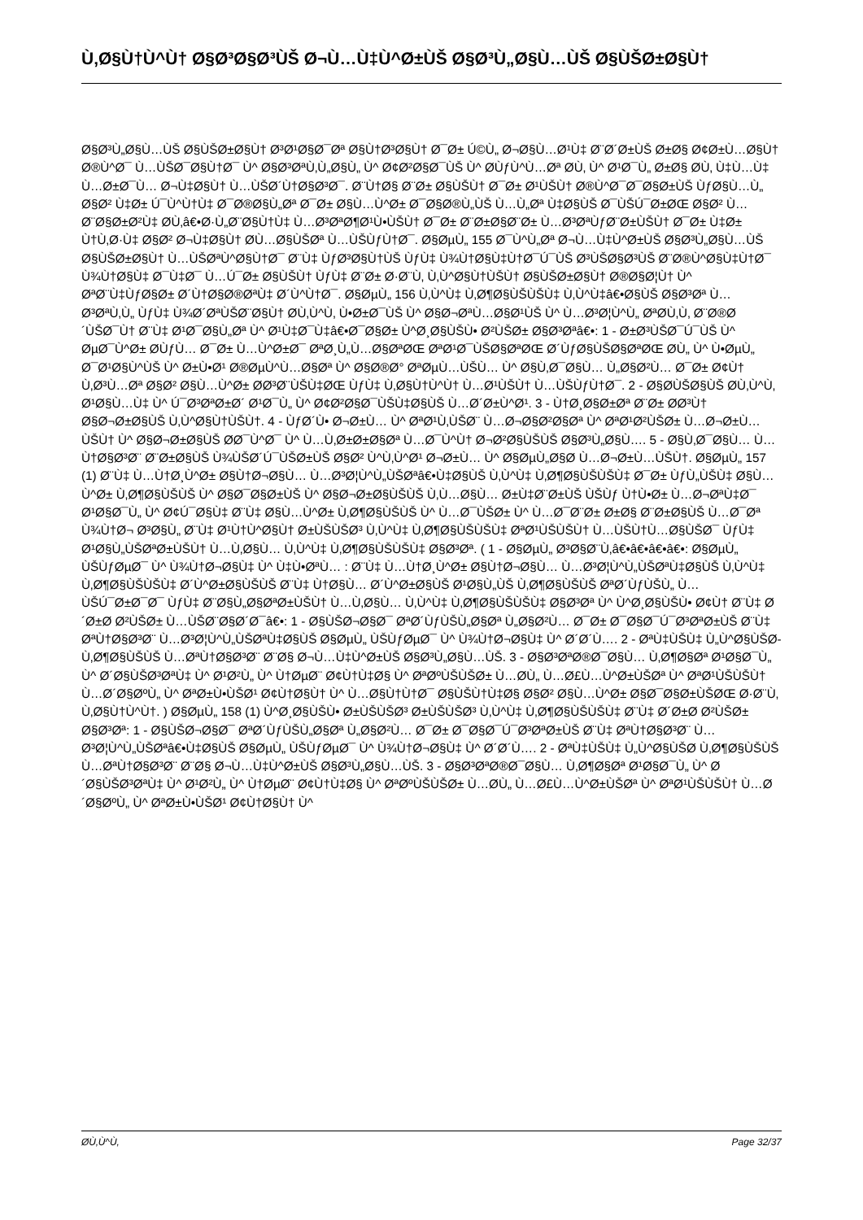Ù‚Ø§Ù†Ù^Ù† Ø§Ø³Ø§Ø³ÙŠ Ø¬Ù…Ù‡Ù^Ø±ÙŠ Ø§Ø³Ù„Ø§Ù…ÙŠ Ø§ÙŠØ±Ø§Ù†
Ø§Ø³Ù„Ø§Ù…ÙŠ Ø§ÙŠØ±Ø§Ù† Ø³Ø¹Ø§Ø¯Øª Ø§Ù†Ø³Ø§Ù† Ø¯Ø± Ú©Ù„ Ø¬Ø§Ù…Ø¹Ù‡ Ø¨Ø´Ø±ÙŠ Ø±Ø§ Ø¢Ø±Ù…Ø§Ù† Ø®Ù^Ø¯ Ù…ÙŠØ¯Ø§Ù†Ø¯ Ù^ Ø§Ø³ØªÙ‚Ù„Ø§Ù„ Ù^ Ø¢Ø²Ø§Ø¯ÙŠ Ù^ Ø­ÙƒÙ^Ù…Øª Ø­Ù‚ Ù^ Ø¹Ø¯Ù„ Ø±Ø§ Ø­Ù‚ Ù‡Ù…Ù‡ Ù…Ø±Ø¯Ù… Ø¬Ù‡Ø§Ù† Ù…ÙŠØ´Ù†Ø§Ø³Ø¯. Ø¨Ù†Ø§ Ø¨Ø± Ø§ÙŠÙ† Ø¯Ø± Ø¹ÙŠÙ† Ø®Ù^Ø¯Ø¯Ø§Ø±ÙŠ ÙƒØ§Ù…Ù„ Ø§Ø² Ù‡Ø± Ú¯Ù^Ù†Ù‡ Ø¯Ø®Ø§Ù„Øª Ø¯Ø± Ø§Ù…Ù^Ø± Ø¯Ø§Ø®Ù„ÙŠ Ù…Ù„Øª Ù‡Ø§ÙŠ Ø¯ÙŠÚ¯Ø±ØŒ Ø§Ø² Ù…Ø¨Ø§Ø±Ø²Ù‡ Ø­Ù‚â€•Ø·Ù„Ø¨Ø§Ù†Ù‡ Ù…Ø³ØªØ¶Ø¹Ù•ÙŠÙ† Ø¯Ø± Ø¨Ø±Ø§Ø¨Ø± Ù…Ø³ØªÙƒØ¨Ø±ÙŠÙ† Ø¯Ø± Ù‡Ø± Ù†Ù‚Ø·Ù‡ Ø§Ø² Ø¬Ù‡Ø§Ù† Ø­Ù…Ø§ÙŠØª Ù…ÙŠÙƒÙ†Ø¯. Ø§ØµÙ„ 155 Ø¯Ù^Ù„Øª Ø¬Ù…Ù‡Ù^Ø±ÙŠ Ø§Ø³Ù„Ø§Ù…ÙŠ Ø§ÙŠØ±Ø§Ù† Ù…ÙŠØªÙ^Ø§Ù†Ø¯ Ø¨Ù‡ ÙƒØ³Ø§Ù†ÙŠ ÙƒÙ‡ Ù¾Ù†Ø§Ù‡Ù†Ø¯Ú¯ÙŠ Ø³ÙŠØ§Ø³ÙŠ Ø¨Ø®Ù^Ø§Ù‡Ù†Ø¯ Ù¾Ù†Ø§Ù‡ Ø¯Ù‡Ø¯ Ù…Ú¯Ø± Ø§ÙŠÙ† ÙƒÙ‡ Ø¨Ø± Ø·Ø¨Ù‚ Ù‚Ù^Ø§Ù†ÙŠÙ† Ø§ÙŠØ±Ø§Ù† Ø®Ø§Ø¦Ù† Ù^ ØªØ¨Ù‡ÙƒØ§Ø± Ø´Ù†Ø§Ø®ØªÙ‡ Ø´Ù^Ù†Ø¯. Ø§ØµÙ„ 156 Ù‚Ù^Ù‡ Ù‚Ø¶Ø§ÙŠÙŠÙ‡ Ù‚Ù^Ù‡â€•Ø§ÙŠ Ø§Ø³Øª Ù…Ø³ØªÙ‚Ù„ ÙƒÙ‡ Ù¾Ø´ØªÙŠØ¨Ø§Ù† Ø­Ù‚Ù^Ù‚ Ù•Ø±Ø¯ÙŠ Ù^ Ø§Ø¬ØªÙ…Ø§Ø¹ÙŠ Ù^ Ù…Ø³Ø¦Ù^Ù„ ØªØ­Ù‚Ù‚ Ø¨Ø®Ø´ÙŠØ¯Ù† Ø¨Ù‡ Ø¹Ø¯Ø§Ù„Øª Ù^ Ø¹Ù‡Ø¯Ù‡â€•Ø¯Ø§Ø± Ù^Ø¸Ø§ÙŠÙ• Ø²ÙŠØ± Ø§Ø³Øªâ€•: 1 - Ø±Ø³ÙŠØ¯Ú¯ÙŠ Ù^ ØµØ¯Ù^Ø± Ø­ÙƒÙ… Ø¯Ø± Ù…Ù^Ø±Ø¯ ØªØ¸Ù„Ù…Ø§ØªØŒ ØªØ¹Ø¯ÙŠØ§ØªØŒ Ø´ÙƒØ§ÙŠØ§ØªØŒ Ø­Ù„ Ù^ Ù•ØµÙ„ Ø¯Ø¹Ø§Ù^ÙŠ Ù^ Ø±Ù•Ø¹ Ø®ØµÙ^Ù…Ø§Øª Ù^ Ø§Ø®Ø° ØªØµÙ…ÙŠÙ… Ù^ Ø§Ù‚Ø¯Ø§Ù… Ù„Ø§Ø²Ù… Ø¯Ø± Ø¢Ù† Ù‚Ø³Ù…Øª Ø§Ø² Ø§Ù…Ù^Ø± Ø­Ø³Ø¨ÙŠÙ‡ØŒ ÙƒÙ‡ Ù‚Ø§Ù†Ù^Ù† Ù…Ø¹ÙŠÙ† Ù…ÙŠÙƒÙ†Ø¯. 2 - Ø§Ø­ÙŠØ§ÙŠ Ø­Ù‚Ù^Ù‚ Ø¹Ø§Ù…Ù‡ Ù^ Ú¯Ø³ØªØ±Ø´ Ø¹Ø¯Ù„ Ù^ Ø¢Ø²Ø§Ø¯ÙŠÙ‡Ø§ÙŠ Ù…Ø´Ø±Ù^Ø¹. 3 - Ù†Ø¸Ø§Ø±Øª Ø¨Ø± Ø­Ø³Ù† Ø§Ø¬Ø±Ø§ÙŠ Ù‚Ù^Ø§Ù†ÙŠÙ†. 4 - ÙƒØ´Ù• Ø¬Ø±Ù… Ù^ ØªØ¹Ù‚ÙŠØ¨ Ù…Ø¬Ø§Ø²Ø§Øª Ù^ ØªØ¹Ø²ÙŠØ± Ù…Ø¬Ø±Ù…ÙŠÙ† Ù^ Ø§Ø¬Ø±Ø§ÙŠ Ø­Ø¯Ù^Ø¯ Ù^ Ù…Ù‚Ø±Ø±Ø§Øª Ù…Ø¯Ù^Ù† Ø¬Ø²Ø§ÙŠÙŠ Ø§Ø³Ù„Ø§Ù…. 5 - Ø§Ù‚Ø¯Ø§Ù… Ù…Ù†Ø§Ø³Ø¨ Ø¨Ø±Ø§ÙŠ Ù¾ÙŠØ´Ú¯ÙŠØ±ÙŠ Ø§Ø² Ù^Ù‚Ù^Ø¹ Ø¬Ø±Ù… Ù^ Ø§ØµÙ„Ø§Ø­ Ù…Ø¬Ø±Ù…ÙŠÙ†. Ø§ØµÙ„ 157 (1) Ø¨Ù‡ Ù…Ù†Ø¸Ù^Ø± Ø§Ù†Ø¬Ø§Ù… Ù…Ø³Ø¦Ù^Ù„ÙŠØªâ€•Ù‡Ø§ÙŠ Ù‚Ù^Ù‡ Ù‚Ø¶Ø§ÙŠÙŠÙ‡ Ø¯Ø± ÙƒÙ„ÙŠÙ‡ Ø§Ù…Ù^Ø± Ù‚Ø¶Ø§ÙŠÙŠ Ù^ Ø§Ø¯Ø§Ø±ÙŠ Ù^ Ø§Ø¬Ø±Ø§ÙŠÙŠ Ù‚Ù…Ø§Ù… Ø±Ù‡Ø¨Ø±ÙŠ ÙŠÙƒ Ù†Ù•Ø± Ù…Ø¬ØªÙ‡Ø¯ Ø¹Ø§Ø¯Ù„ Ù^ Ø¢Ú¯Ø§Ù‡ Ø¨Ù‡ Ø§Ù…Ù^Ø± Ù‚Ø¶Ø§ÙŠÙŠ Ù^ Ù…Ø¯ÙŠØ± Ù^ Ù…Ø¯Ø¨Ø± Ø±Ø§ Ø¨Ø±Ø§ÙŠ Ù…Ø¯Øª Ù¾Ù†Ø¬ Ø³Ø§Ù„ Ø¨Ù‡ Ø¹Ù†Ù^Ø§Ù† Ø±ÙŠÙŠØ³ Ù‚Ù^Ù‡ Ù‚Ø¶Ø§ÙŠÙŠÙ‡ ØªØ¹ÙŠÙŠÙ† Ù…ÙŠÙ†Ù…Ø§ÙŠØ¯ ÙƒÙ‡ Ø¹Ø§Ù„ÙŠØªØ±ÙŠÙ† Ù…Ù‚Ø§Ù… Ù‚Ù^Ù‡ Ù‚Ø¶Ø§ÙŠÙŠÙ‡ Ø§Ø³Øª. ( 1 - Ø§ØµÙ„ Ø³Ø§Ø¨Ù‚â€•â€•â€•â€•: Ø§ØµÙ„ ÙŠÙƒØµØ¯ Ù^ Ù¾Ù†Ø¬Ø§Ù‡ Ù^ Ù‡Ù•ØªÙ… : Ø¨Ù‡ Ù…Ù†Ø¸Ù^Ø± Ø§Ù†Ø¬Ø§Ù… Ù…Ø³Ø¦Ù^Ù„ÙŠØªÙ‡Ø§ÙŠ Ù‚Ù^Ù‡ Ù‚Ø¶Ø§ÙŠÙŠÙ‡ Ø´Ù^Ø±Ø§ÙŠÙŠ Ø¨Ù‡ Ù†Ø§Ù… Ø´Ù^Ø±Ø§ÙŠ Ø¹Ø§Ù„ÙŠ Ù‚Ø¶Ø§ÙŠÙŠ ØªØ´ÙƒÙŠÙ„ Ù…ÙŠÚ¯Ø±Ø¯Ø¯ ÙƒÙ‡ Ø¨Ø§Ù„Ø§ØªØ±ÙŠÙ† Ù…Ù‚Ø§Ù… Ù‚Ù^Ù‡ Ù‚Ø¶Ø§ÙŠÙŠÙ‡ Ø§Ø³Øª Ù^ Ù^Ø¸Ø§ÙŠÙ• Ø¢Ù† Ø¨Ù‡ Ø´Ø±Ø­ Ø²ÙŠØ± Ù…ÙŠØ¨Ø§Ø´Ø¯â€•: 1 - Ø§ÙŠØ¬Ø§Ø¯ ØªØ´ÙƒÙŠÙ„Ø§Øª Ù„Ø§Ø²Ù… Ø¯Ø± Ø¯Ø§Ø¯Ú¯Ø³ØªØ±ÙŠ Ø¨Ù‡ ØªÙ†Ø§Ø³Ø¨ Ù…Ø³Ø¦Ù^Ù„ÙŠØªÙ‡Ø§ÙŠ Ø§ØµÙ„ ÙŠÙƒØµØ¯ Ù^ Ù¾Ù†Ø¬Ø§Ù‡ Ù^ Ø´Ø´Ù…. 2 - ØªÙ‡ÙŠÙ‡ Ù„Ù^Ø§ÙŠØ­ Ù‚Ø¶Ø§ÙŠÙŠ Ù…ØªÙ†Ø§Ø³Ø¨ Ø¨Ø§ Ø¬Ù…Ù‡Ù^Ø±ÙŠ Ø§Ø³Ù„Ø§Ù…ÙŠ. 3 - Ø§Ø³ØªØ®Ø¯Ø§Ù… Ù‚Ø¶Ø§Øª Ø¹Ø§Ø¯Ù„ Ù^ Ø´Ø§ÙŠØ³ØªÙ‡ Ù^ Ø¹Ø²Ù„ Ù^ Ù†ØµØ¨ Ø¢Ù†Ù‡Ø§ Ù^ ØªØºÙŠÙŠØ± Ù…Ø­Ù„ Ù…Ø£Ù…Ù^Ø±ÙŠØª Ù^ ØªØ¹ÙŠÙŠÙ† Ù…Ø´Ø§ØºÙ„ Ù^ ØªØ±Ù•ÙŠØ¹ Ø¢Ù†Ø§Ù† Ù^ Ù…Ø§Ù†Ù†Ø¯ Ø§ÙŠÙ†Ù‡Ø§ Ø§Ø² Ø§Ù…Ù^Ø± Ø§Ø¯Ø§Ø±ÙŠØŒ Ø·Ø¨Ù‚ Ù‚Ø§Ù†Ù^Ù†. ) Ø§ØµÙ„ 158 (1) Ù^Ø¸Ø§ÙŠÙ• Ø±ÙŠÙŠØ³ Ø±ÙŠÙŠØ³ Ù‚Ù^Ù‡ Ù‚Ø¶Ø§ÙŠÙŠÙ‡ Ø¨Ù‡ Ø´Ø±Ø­ Ø²ÙŠØ± Ø§Ø³Øª: 1 - Ø§ÙŠØ¬Ø§Ø¯ ØªØ´ÙƒÙŠÙ„Ø§Øª Ù„Ø§Ø²Ù… Ø¯Ø± Ø¯Ø§Ø¯Ú¯Ø³ØªØ±ÙŠ Ø¨Ù‡ ØªÙ†Ø§Ø³Ø¨ Ù…Ø³Ø¦Ù^Ù„ÙŠØªâ€•Ù‡Ø§ÙŠ Ø§ØµÙ„ ÙŠÙƒØµØ¯ Ù^ Ù¾Ù†Ø¬Ø§Ù‡ Ù^ Ø´Ø´Ù…. 2 - ØªÙ‡ÙŠÙ‡ Ù„Ù^Ø§ÙŠØ­ Ù‚Ø¶Ø§ÙŠÙŠ Ù…ØªÙ†Ø§Ø³Ø¨ Ø¨Ø§ Ø¬Ù…Ù‡Ù^Ø±ÙŠ Ø§Ø³Ù„Ø§Ù…ÙŠ. 3 - Ø§Ø³ØªØ®Ø¯Ø§Ù… Ù‚Ø¶Ø§Øª Ø¹Ø§Ø¯Ù„ Ù^ Ø´Ø§ÙŠØ³ØªÙ‡ Ù^ Ø¹Ø²Ù„ Ù^ Ù†ØµØ¨ Ø¢Ù†Ù‡Ø§ Ù^ ØªØºÙŠÙŠØ± Ù…Ø­Ù„ Ù…Ø£Ù…Ù^Ø±ÙŠØª Ù^ ØªØ¹ÙŠÙŠÙ† Ù…Ø´Ø§ØºÙ„ Ù^ ØªØ±Ù•ÙŠØ¹ Ø¢Ù†Ø§Ù† Ù^
Ø­Ù‚Ù^Ù‚ Page 32/37